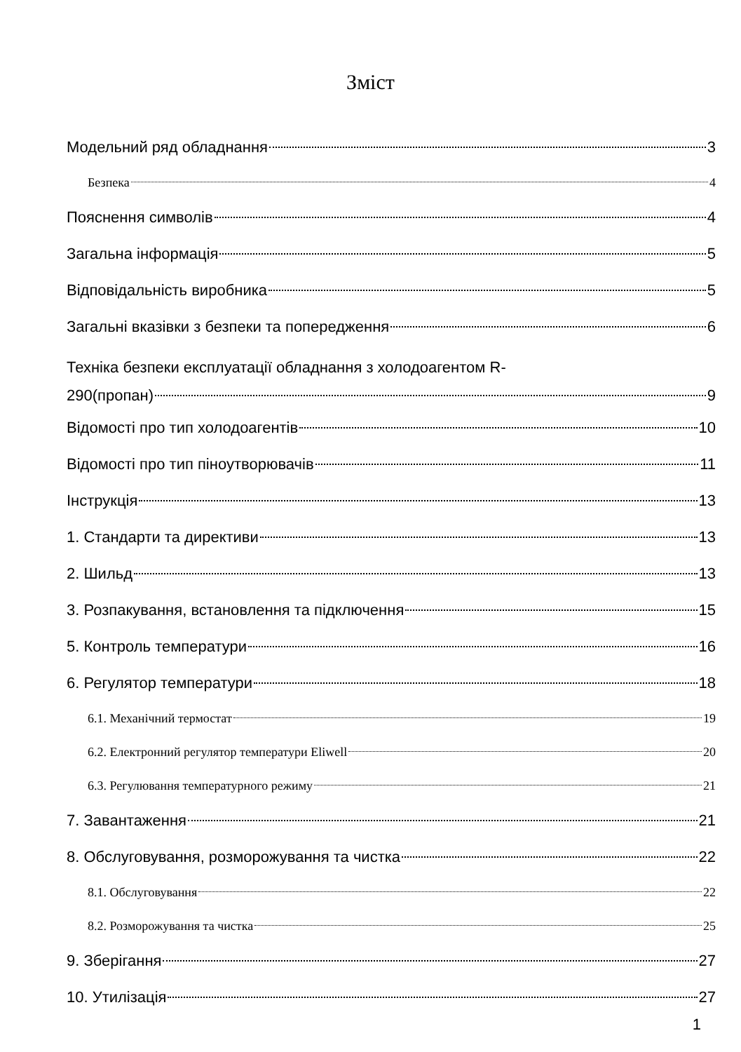Зміст
Модельний ряд обладнання 3
Безпека 4
Пояснення символів 4
Загальна інформація 5
Відповідальність виробника 5
Загальні вказівки з безпеки та попередження 6
Техніка безпеки експлуатації обладнання з холодоагентом R-
290(пропан) 9
Відомості про тип холодоагентів 10
Відомості про тип піноутворювачів 11
Інструкція 13
1. Стандарти та директиви 13
2. Шильд 13
3. Розпакування, встановлення та підключення 15
5. Контроль температури 16
6. Регулятор температури 18
6.1. Механічний термостат 19
6.2. Електронний регулятор температури Eliwell 20
6.3. Регулювання температурного режиму 21
7. Завантаження 21
8. Обслуговування, розморожування та чистка 22
8.1. Обслуговування 22
8.2. Розморожування та чистка 25
9. Зберігання 27
10. Утилізація 27
1